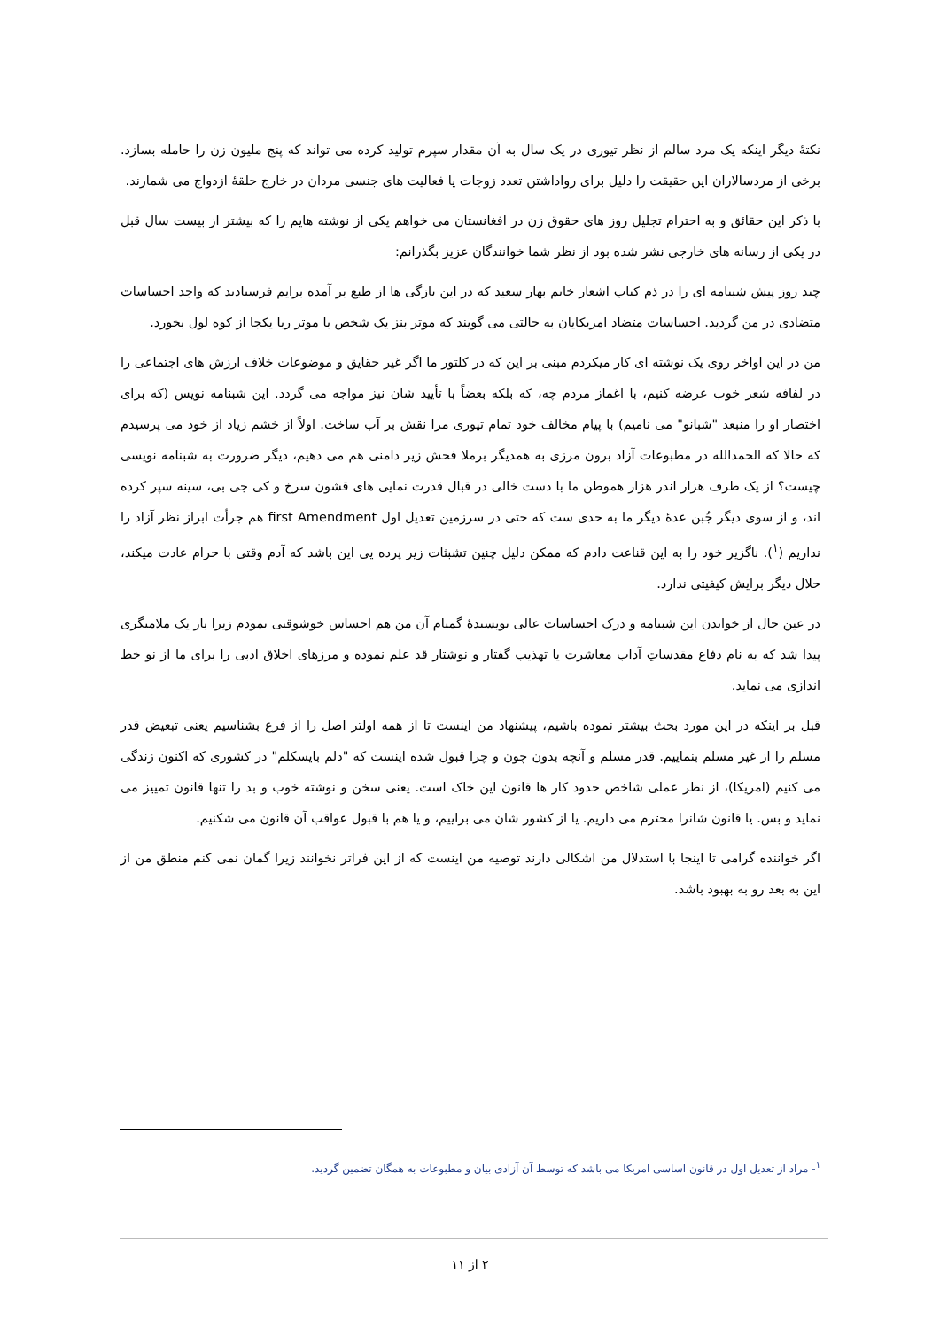نکتهٔ دیگر اینکه یک مرد سالم از نظر تیوری در یک سال به آن مقدار سپرم تولید کرده می تواند که پنج ملیون زن را حامله بسازد. برخی از مردسالاران این حقیقت را دلیل برای رواداشتن تعدد زوجات یا فعالیت های جنسی مردان در خارج حلقهٔ ازدواج می شمارند.
با ذکر این حقائق و به احترام تجلیل روز های حقوق زن در افغانستان می خواهم یکی از نوشته هایم را که بیشتر از بیست سال قبل در یکی از رسانه های خارجی نشر شده بود از نظر شما خوانندگان عزیز بگذرانم:
چند روز پیش شبنامه ای را در ذم کتاب اشعار خانم بهار سعید که در این تازگی ها از طبع بر آمده برایم فرستادند که واجد احساسات متضادی در من گردید. احساسات متضاد امریکایان به حالتی می گویند که موتر بنز یک شخص با موتر ربا یکجا از کوه لول بخورد.
من در این اواخر روی یک نوشته ای کار میکردم مبنی بر این که در کلتور ما اگر غیر حقایق و موضوعات خلاف ارزش های اجتماعی را در لفافه شعر خوب عرضه کنیم، با اغماز مردم چه، که بلکه بعضاً با تأیید شان نیز مواجه می گردد. این شبنامه نویس (که برای اختصار او را منبعد "شبانو" می نامیم) با پیام مخالف خود تمام تیوری مرا نقش بر آب ساخت. اولاً از خشم زیاد از خود می پرسیدم که حالا که الحمدالله در مطبوعات آزاد برون مرزی به همدیگر برملا فحش زیر دامنی هم می دهیم، دیگر ضرورت به شبنامه نویسی چیست؟ از یک طرف هزار اندر هزار هموطن ما با دست خالی در قبال قدرت نمایی های قشون سرخ و کی جی بی، سینه سپر کرده اند، و از سوی دیگر جُبن عدهٔ دیگر ما به حدی ست که حتی در سرزمین تعدیل اول first Amendment هم جرأت ابراز نظر آزاد را نداریم (<sup>۱</sup>). ناگزیر خود را به این قناعت دادم که ممکن دلیل چنین تشبثات زیر پرده یی این باشد که آدم وقتی با حرام عادت میکند، حلال دیگر برایش کیفیتی ندارد.
در عین حال از خواندن این شبنامه و درک احساسات عالی نویسندهٔ گمنام آن من هم احساس خوشوقتی نمودم زیرا باز یک ملامتگری پیدا شد که به نام دفاع مقدساتِ آداب معاشرت یا تهذیب گفتار و نوشتار قد علم نموده و مرزهای اخلاق ادبی را برای ما از نو خط اندازی می نماید.
قبل بر اینکه در این مورد بحث بیشتر نموده باشیم، پیشنهاد من اینست تا از همه اولتر اصل را از فرع بشناسیم یعنی تبعیض قدر مسلم را از غیر مسلم بنماییم. قدر مسلم و آنچه بدون چون و چرا قبول شده اینست که "دلم بایسکلم" در کشوری که اکنون زندگی می کنیم (امریکا)، از نظر عملی شاخص حدود کار ها قانون این خاک است. یعنی سخن و نوشته خوب و بد را تنها قانون تمییز می نماید و بس. یا قانون شانرا محترم می داریم. یا از کشور شان می براییم، و یا هم با قبول عواقب آن قانون می شکنیم.
اگر خواننده گرامی تا اینجا با استدلال من اشکالی دارند توصیه من اینست که از این فراتر نخوانند زیرا گمان نمی کنم منطق من از این به بعد رو به بهبود باشد.
<sup>۱</sup>- مراد از تعدیل اول در قانون اساسی امریکا می باشد که توسط آن آزادی بیان و مطبوعات به همگان تضمین گردید.
۲ از ۱۱